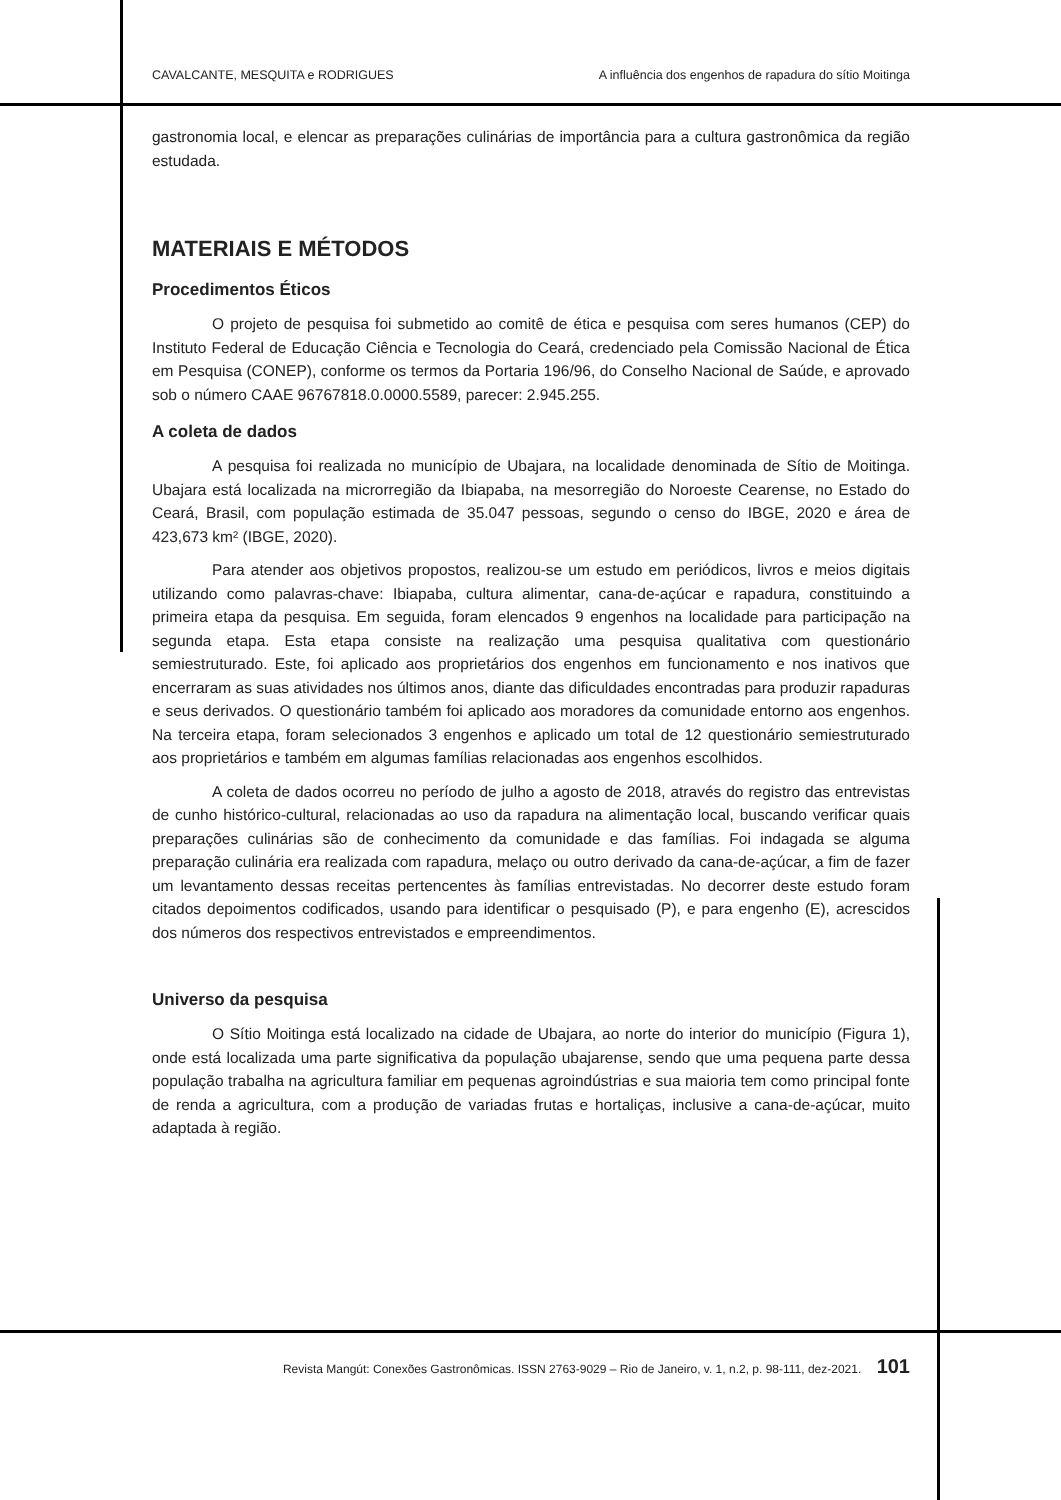CAVALCANTE, MESQUITA e RODRIGUES A influência dos engenhos de rapadura do sítio Moitinga
gastronomia local, e elencar as preparações culinárias de importância para a cultura gastronômica da região estudada.
MATERIAIS E MÉTODOS
Procedimentos Éticos
O projeto de pesquisa foi submetido ao comitê de ética e pesquisa com seres humanos (CEP) do Instituto Federal de Educação Ciência e Tecnologia do Ceará, credenciado pela Comissão Nacional de Ética em Pesquisa (CONEP), conforme os termos da Portaria 196/96, do Conselho Nacional de Saúde, e aprovado sob o número CAAE 96767818.0.0000.5589, parecer: 2.945.255.
A coleta de dados
A pesquisa foi realizada no município de Ubajara, na localidade denominada de Sítio de Moitinga. Ubajara está localizada na microrregião da Ibiapaba, na mesorregião do Noroeste Cearense, no Estado do Ceará, Brasil, com população estimada de 35.047 pessoas, segundo o censo do IBGE, 2020 e área de 423,673 km² (IBGE, 2020).
Para atender aos objetivos propostos, realizou-se um estudo em periódicos, livros e meios digitais utilizando como palavras-chave: Ibiapaba, cultura alimentar, cana-de-açúcar e rapadura, constituindo a primeira etapa da pesquisa. Em seguida, foram elencados 9 engenhos na localidade para participação na segunda etapa. Esta etapa consiste na realização uma pesquisa qualitativa com questionário semiestruturado. Este, foi aplicado aos proprietários dos engenhos em funcionamento e nos inativos que encerraram as suas atividades nos últimos anos, diante das dificuldades encontradas para produzir rapaduras e seus derivados. O questionário também foi aplicado aos moradores da comunidade entorno aos engenhos. Na terceira etapa, foram selecionados 3 engenhos e aplicado um total de 12 questionário semiestruturado aos proprietários e também em algumas famílias relacionadas aos engenhos escolhidos.
A coleta de dados ocorreu no período de julho a agosto de 2018, através do registro das entrevistas de cunho histórico-cultural, relacionadas ao uso da rapadura na alimentação local, buscando verificar quais preparações culinárias são de conhecimento da comunidade e das famílias. Foi indagada se alguma preparação culinária era realizada com rapadura, melaço ou outro derivado da cana-de-açúcar, a fim de fazer um levantamento dessas receitas pertencentes às famílias entrevistadas. No decorrer deste estudo foram citados depoimentos codificados, usando para identificar o pesquisado (P), e para engenho (E), acrescidos dos números dos respectivos entrevistados e empreendimentos.
Universo da pesquisa
O Sítio Moitinga está localizado na cidade de Ubajara, ao norte do interior do município (Figura 1), onde está localizada uma parte significativa da população ubajarense, sendo que uma pequena parte dessa população trabalha na agricultura familiar em pequenas agroindústrias e sua maioria tem como principal fonte de renda a agricultura, com a produção de variadas frutas e hortaliças, inclusive a cana-de-açúcar, muito adaptada à região.
Revista Mangút: Conexões Gastronômicas. ISSN 2763-9029 – Rio de Janeiro, v. 1, n.2, p. 98-111, dez-2021. 101